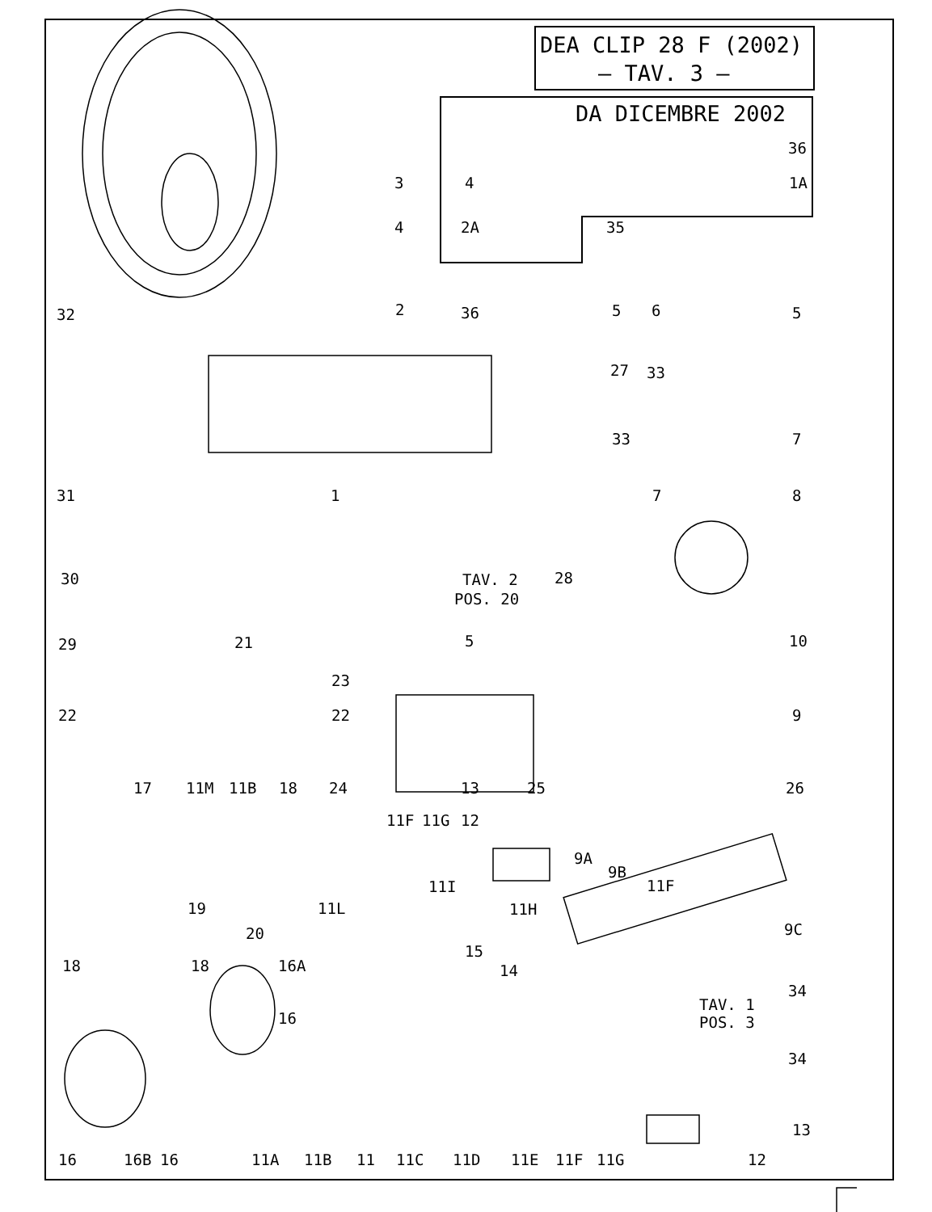DEA CLIP 28 F (2002)
– TAV. 3 –
DA DICEMBRE 2002
3
4
4
2A
35
36
1A
32
2
36
5
6
5
27
33
33
7
31
1
7
8
30
28
TAV. 2
POS. 20
29
5
10
21
23
22
22
9
17
11M
11B
18
24
13
25
26
11F
11G
12
9A
9B
11F
11I
11H
11L
19
9C
20
15
18
18
16A
14
34
TAV. 1
POS. 3
16
34
13
16
16B
16
11A
11B
11
11C
11D
11E
11F
11G
12